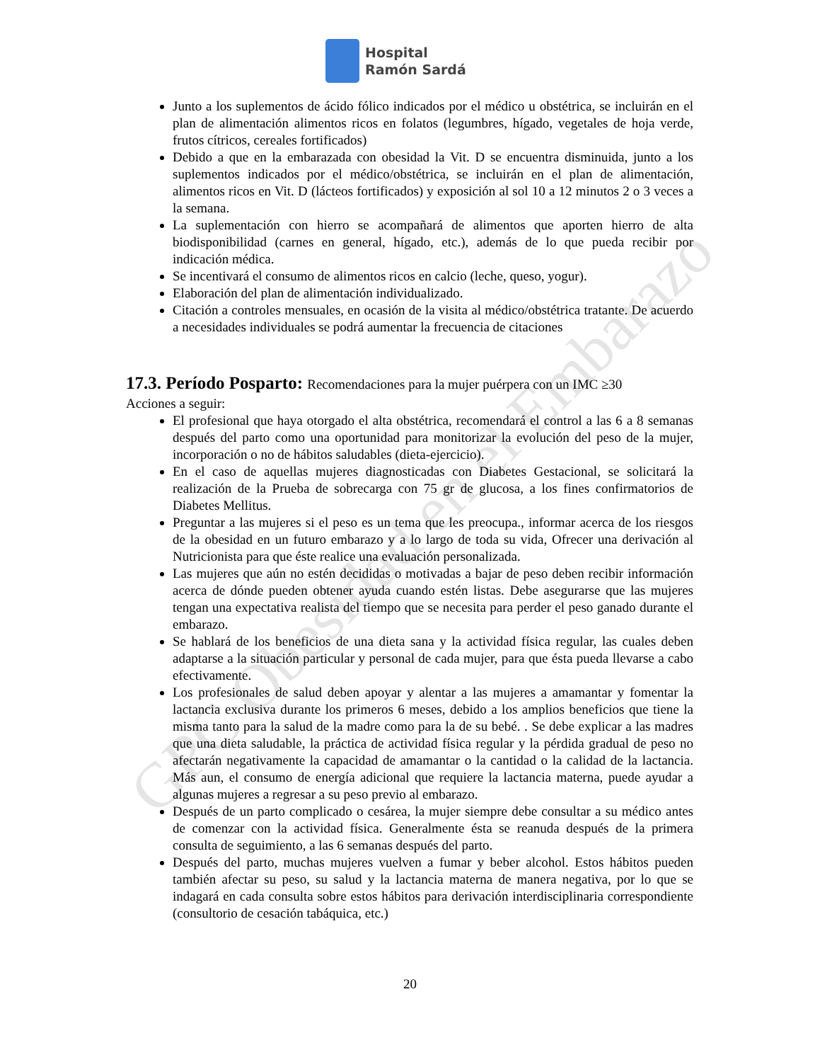Hospital
Ramón Sardá
GPC Obesidad en el Embarazo
Junto a los suplementos de ácido fólico indicados por el médico u obstétrica, se incluirán en el plan de alimentación alimentos ricos en folatos (legumbres, hígado, vegetales de hoja verde, frutos cítricos, cereales fortificados)
Debido a que en la embarazada con obesidad la Vit. D se encuentra disminuida, junto a los suplementos indicados por el médico/obstétrica, se incluirán en el plan de alimentación, alimentos ricos en Vit. D (lácteos fortificados) y exposición al sol 10 a 12 minutos 2 o 3 veces a la semana.
La suplementación con hierro se acompañará de alimentos que aporten hierro de alta biodisponibilidad (carnes en general, hígado, etc.), además de lo que pueda recibir por indicación médica.
Se incentivará el consumo de alimentos ricos en calcio (leche, queso, yogur).
Elaboración del plan de alimentación individualizado.
Citación a controles mensuales, en ocasión de la visita al médico/obstétrica tratante. De acuerdo a necesidades individuales se podrá aumentar la frecuencia de citaciones
17.3. Período Posparto: Recomendaciones para la mujer puérpera con un IMC ≥30
Acciones a seguir:
El profesional que haya otorgado el alta obstétrica, recomendará el control a las 6 a 8 semanas después del parto como una oportunidad para monitorizar la evolución del peso de la mujer, incorporación o no de hábitos saludables (dieta-ejercicio).
En el caso de aquellas mujeres diagnosticadas con Diabetes Gestacional, se solicitará la realización de la Prueba de sobrecarga con 75 gr de glucosa, a los fines confirmatorios de Diabetes Mellitus.
Preguntar a las mujeres si el peso es un tema que les preocupa., informar acerca de los riesgos de la obesidad en un futuro embarazo y a lo largo de toda su vida, Ofrecer una derivación al Nutricionista para que éste realice una evaluación personalizada.
Las mujeres que aún no estén decididas o motivadas a bajar de peso deben recibir información acerca de dónde pueden obtener ayuda cuando estén listas. Debe asegurarse que las mujeres tengan una expectativa realista del tiempo que se necesita para perder el peso ganado durante el embarazo.
Se hablará de los beneficios de una dieta sana y la actividad física regular, las cuales deben adaptarse a la situación particular y personal de cada mujer, para que ésta pueda llevarse a cabo efectivamente.
Los profesionales de salud deben apoyar y alentar a las mujeres a amamantar y fomentar la lactancia exclusiva durante los primeros 6 meses, debido a los amplios beneficios que tiene la misma tanto para la salud de la madre como para la de su bebé. . Se debe explicar a las madres que una dieta saludable, la práctica de actividad física regular y la pérdida gradual de peso no afectarán negativamente la capacidad de amamantar o la cantidad o la calidad de la lactancia. Más aun, el consumo de energía adicional que requiere la lactancia materna, puede ayudar a algunas mujeres a regresar a su peso previo al embarazo.
Después de un parto complicado o cesárea, la mujer siempre debe consultar a su médico antes de comenzar con la actividad física. Generalmente ésta se reanuda después de la primera consulta de seguimiento, a las 6 semanas después del parto.
Después del parto, muchas mujeres vuelven a fumar y beber alcohol. Estos hábitos pueden también afectar su peso, su salud y la lactancia materna de manera negativa, por lo que se indagará en cada consulta sobre estos hábitos para derivación interdisciplinaria correspondiente (consultorio de cesación tabáquica, etc.)
20